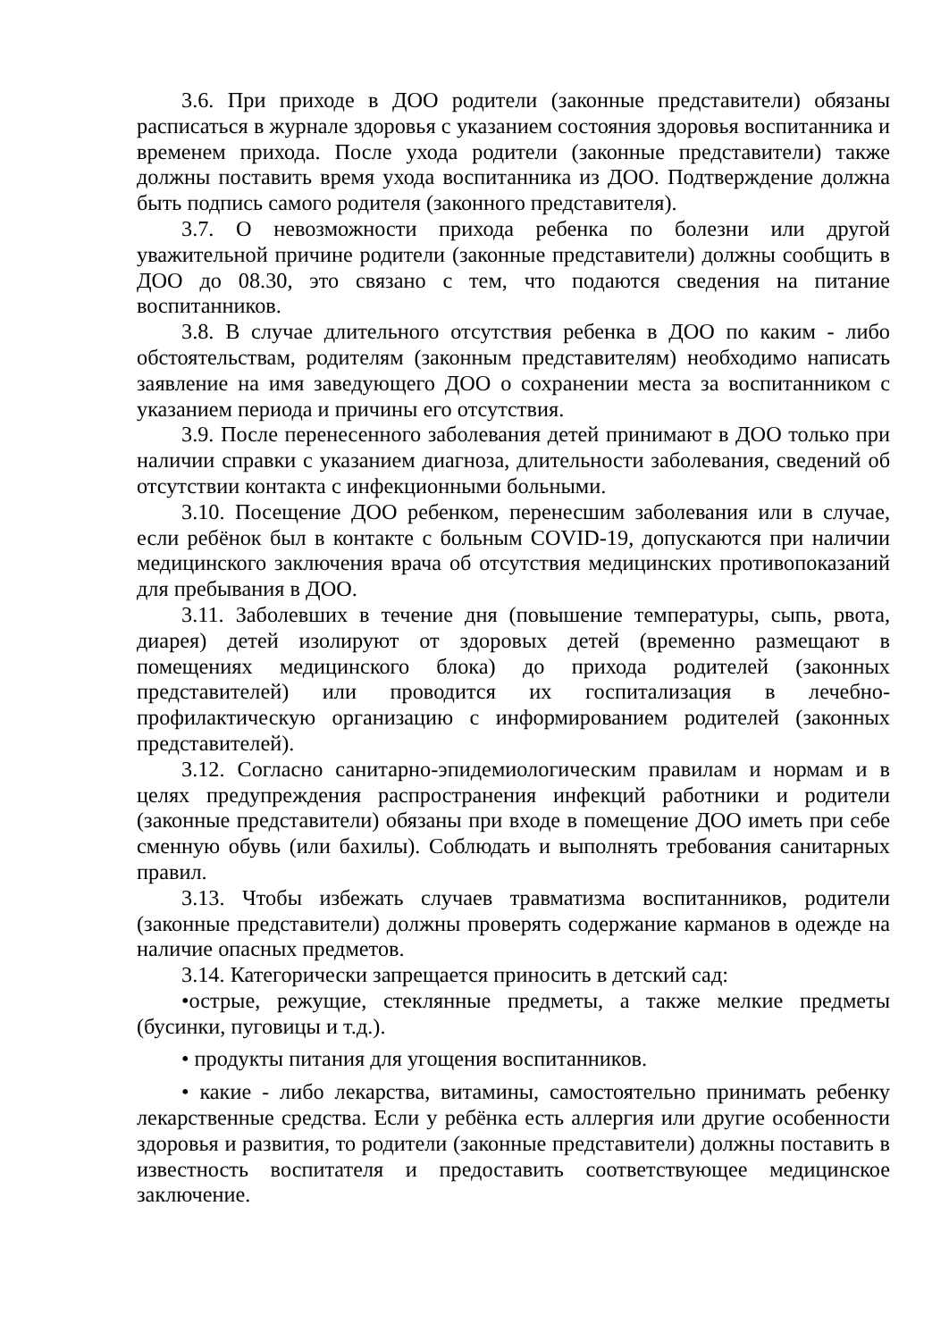3.6. При приходе в ДОО родители (законные представители) обязаны расписаться в журнале здоровья с указанием состояния здоровья воспитанника и временем прихода. После ухода родители (законные представители) также должны поставить время ухода воспитанника из ДОО. Подтверждение должна быть подпись самого родителя (законного представителя).
3.7. О невозможности прихода ребенка по болезни или другой уважительной причине родители (законные представители) должны сообщить в ДОО до 08.30, это связано с тем, что подаются сведения на питание воспитанников.
3.8. В случае длительного отсутствия ребенка в ДОО по каким - либо обстоятельствам, родителям (законным представителям) необходимо написать заявление на имя заведующего ДОО о сохранении места за воспитанником с указанием периода и причины его отсутствия.
3.9. После перенесенного заболевания детей принимают в ДОО только при наличии справки с указанием диагноза, длительности заболевания, сведений об отсутствии контакта с инфекционными больными.
3.10. Посещение ДОО ребенком, перенесшим заболевания или в случае, если ребёнок был в контакте с больным COVID-19, допускаются при наличии медицинского заключения врача об отсутствия медицинских противопоказаний для пребывания в ДОО.
3.11. Заболевших в течение дня (повышение температуры, сыпь, рвота, диарея) детей изолируют от здоровых детей (временно размещают в помещениях медицинского блока) до прихода родителей (законных представителей) или проводится их госпитализация в лечебно-профилактическую организацию с информированием родителей (законных представителей).
3.12. Согласно санитарно-эпидемиологическим правилам и нормам и в целях предупреждения распространения инфекций работники и родители (законные представители) обязаны при входе в помещение ДОО иметь при себе сменную обувь (или бахилы). Соблюдать и выполнять требования санитарных правил.
3.13. Чтобы избежать случаев травматизма воспитанников, родители (законные представители) должны проверять содержание карманов в одежде на наличие опасных предметов.
3.14. Категорически запрещается приносить в детский сад:
•острые, режущие, стеклянные предметы, а также мелкие предметы (бусинки, пуговицы и т.д.).
• продукты питания для угощения воспитанников.
• какие - либо лекарства, витамины, самостоятельно принимать ребенку лекарственные средства. Если у ребёнка есть аллергия или другие особенности здоровья и развития, то родители (законные представители) должны поставить в известность воспитателя и предоставить соответствующее медицинское заключение.